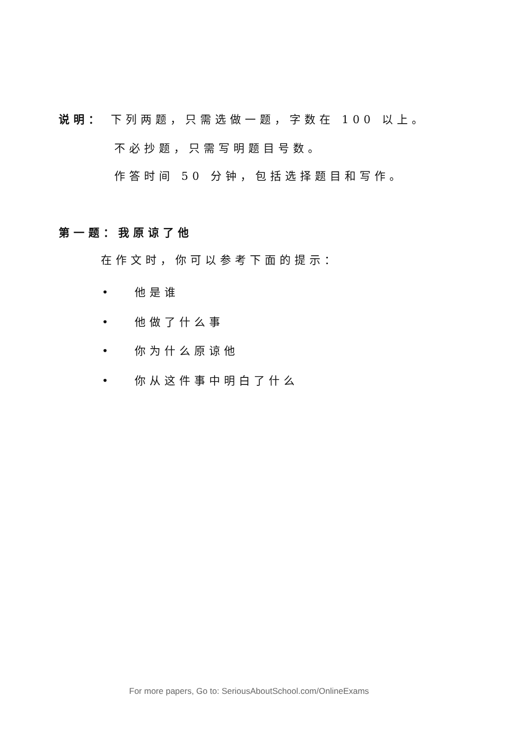说明： 下列两题，只需选做一题，字数在 100 以上。
不必抄题，只需写明题目号数。
作答时间 50 分钟，包括选择题目和写作。
第一题：我原谅了他
在作文时，你可以参考下面的提示：
• 他是谁
• 他做了什么事
• 你为什么原谅他
• 你从这件事中明白了什么
For more papers, Go to: SeriousAboutSchool.com/OnlineExams